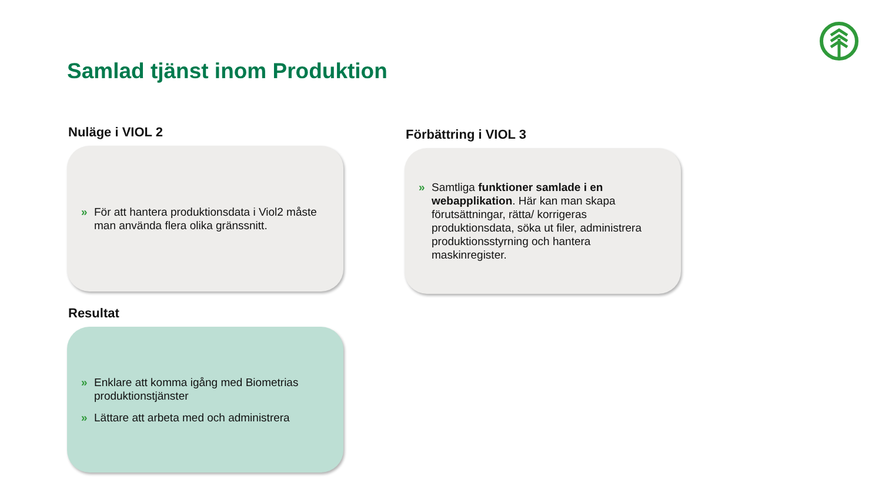Samlad tjänst inom Produktion
Nuläge i VIOL 2
» För att hantera produktionsdata i Viol2 måste man använda flera olika gränssnitt.
Förbättring i VIOL 3
» Samtliga funktioner samlade i en webapplikation. Här kan man skapa förutsättningar, rätta/ korrigeras produktionsdata, söka ut filer, administrera produktionsstyrning och hantera maskinregister.
Resultat
» Enklare att komma igång med Biometrias produktionstjänster
» Lättare att arbeta med och administrera